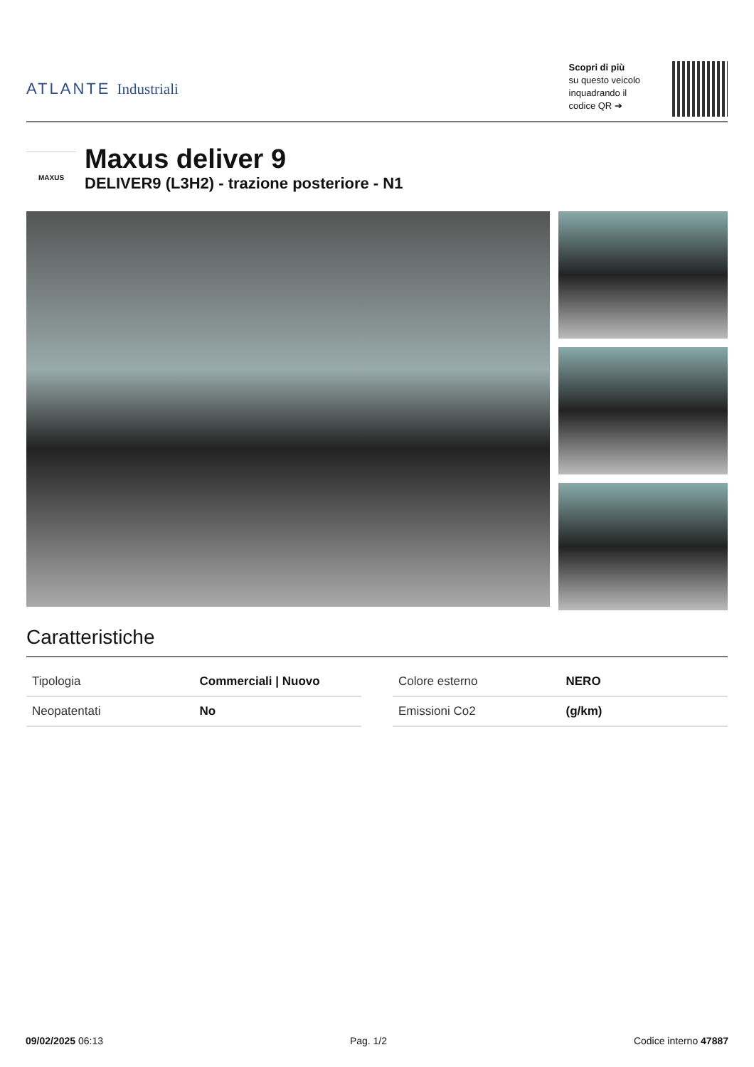ATLANTE Industriali
Scopri di più
su questo veicolo
inquadrando il
codice QR ➔
MAXUS
Maxus deliver 9
DELIVER9 (L3H2) - trazione posteriore - N1
Caratteristiche
| Tipologia | Commerciali / Nuovo |
| Neopatentati | No |
| Colore esterno | NERO |
| Emissioni Co2 | (g/km) |
09/02/2025 06:13 Pag. 1/2 Codice interno 47887